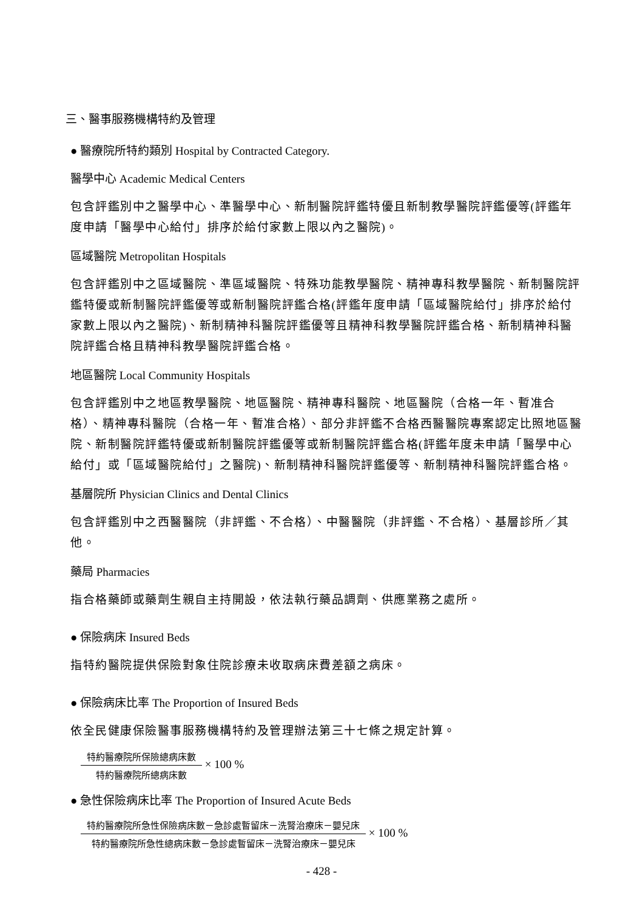三、醫事服務機構特約及管理
● 醫療院所特約類別 Hospital by Contracted Category.
醫學中心 Academic Medical Centers
包含評鑑別中之醫學中心、準醫學中心、新制醫院評鑑特優且新制教學醫院評鑑優等(評鑑年度申請「醫學中心給付」排序於給付家數上限以內之醫院)。
區域醫院 Metropolitan Hospitals
包含評鑑別中之區域醫院、準區域醫院、特殊功能教學醫院、精神專科教學醫院、新制醫院評鑑特優或新制醫院評鑑優等或新制醫院評鑑合格(評鑑年度申請「區域醫院給付」排序於給付家數上限以內之醫院)、新制精神科醫院評鑑優等且精神科教學醫院評鑑合格、新制精神科醫院評鑑合格且精神科教學醫院評鑑合格。
地區醫院 Local Community Hospitals
包含評鑑別中之地區教學醫院、地區醫院、精神專科醫院、地區醫院（合格一年、暫准合格）、精神專科醫院（合格一年、暫准合格）、部分非評鑑不合格西醫醫院專案認定比照地區醫院、新制醫院評鑑特優或新制醫院評鑑優等或新制醫院評鑑合格(評鑑年度未申請「醫學中心給付」或「區域醫院給付」之醫院)、新制精神科醫院評鑑優等、新制精神科醫院評鑑合格。
基層院所 Physician Clinics and Dental Clinics
包含評鑑別中之西醫醫院（非評鑑、不合格）、中醫醫院（非評鑑、不合格）、基層診所／其他。
藥局 Pharmacies
指合格藥師或藥劑生親自主持開設，依法執行藥品調劑、供應業務之處所。
● 保險病床 Insured Beds
指特約醫院提供保險對象住院診療未收取病床費差額之病床。
● 保險病床比率 The Proportion of Insured Beds
依全民健康保險醫事服務機構特約及管理辦法第三十七條之規定計算。
特約醫療院所保險總病床數
特約醫療院所總病床數
× 100 %
● 急性保險病床比率 The Proportion of Insured Acute Beds
特約醫療院所急性保險病床數－急診處暫留床－洗腎治療床－嬰兒床
特約醫療院所急性總病床數－急診處暫留床－洗腎治療床－嬰兒床
× 100 %
- 428 -